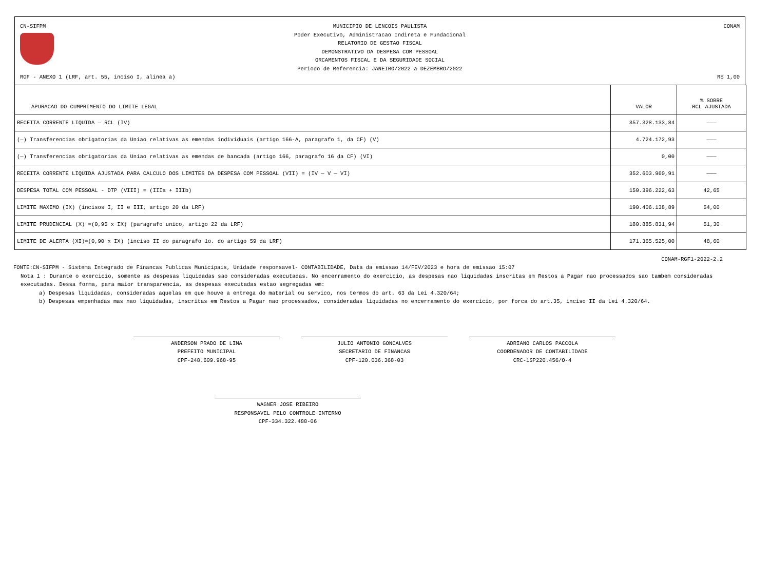CN-SIFPM
MUNICIPIO DE LENCOIS PAULISTA
Poder Executivo, Administracao Indireta e Fundacional
RELATORIO DE GESTAO FISCAL
DEMONSTRATIVO DA DESPESA COM PESSOAL
ORCAMENTOS FISCAL E DA SEGURIDADE SOCIAL
Periodo de Referencia: JANEIRO/2022 a DEZEMBRO/2022
CONAM
RGF - ANEXO 1 (LRF, art. 55, inciso I, alinea a)
R$ 1,00
| APURACAO DO CUMPRIMENTO DO LIMITE LEGAL | VALOR | % SOBRE RCL AJUSTADA |
| --- | --- | --- |
| RECEITA CORRENTE LIQUIDA — RCL (IV) | 357.328.133,84 | ——— |
| (—) Transferencias obrigatorias da Uniao relativas as emendas individuais (artigo 166-A, paragrafo 1, da CF) (V) | 4.724.172,93 | ——— |
| (—) Transferencias obrigatorias da Uniao relativas as emendas de bancada (artigo 166, paragrafo 16 da CF) (VI) | 0,00 | ——— |
| RECEITA CORRENTE LIQUIDA AJUSTADA PARA CALCULO DOS LIMITES DA DESPESA COM PESSOAL (VII) = (IV — V — VI) | 352.603.960,91 | ——— |
| DESPESA TOTAL COM PESSOAL - DTP (VIII) = (IIIa + IIIb) | 150.396.222,63 | 42,65 |
| LIMITE MAXIMO (IX) (incisos I, II e III, artigo 20 da LRF) | 190.406.138,89 | 54,00 |
| LIMITE PRUDENCIAL (X) =(0,95 x IX) (paragrafo unico, artigo 22 da LRF) | 180.885.831,94 | 51,30 |
| LIMITE DE ALERTA (XI)=(0,90 x IX) (inciso II do paragrafo 1o. do artigo 59 da LRF) | 171.365.525,00 | 48,60 |
CONAM-RGF1-2022-2.2
FONTE:CN-SIFPM - Sistema Integrado de Financas Publicas Municipais, Unidade responsavel- CONTABILIDADE, Data da emissao 14/FEV/2023 e hora de emissao 15:07
Nota 1 : Durante o exercicio, somente as despesas liquidadas sao consideradas executadas. No encerramento do exercicio, as despesas nao liquidadas inscritas em Restos a Pagar nao processados sao tambem consideradas executadas. Dessa forma, para maior transparencia, as despesas executadas estao segregadas em:
a) Despesas liquidadas, consideradas aquelas em que houve a entrega do material ou servico, nos termos do art. 63 da Lei 4.320/64;
b) Despesas empenhadas mas nao liquidadas, inscritas em Restos a Pagar nao processados, consideradas liquidadas no encerramento do exercicio, por forca do art.35, inciso II da Lei 4.320/64.
ANDERSON PRADO DE LIMA
PREFEITO MUNICIPAL
CPF-248.609.968-95
JULIO ANTONIO GONCALVES
SECRETARIO DE FINANCAS
CPF-120.036.368-03
ADRIANO CARLOS PACCOLA
COORDENADOR DE CONTABILIDADE
CRC-1SP220.456/O-4
WAGNER JOSE RIBEIRO
RESPONSAVEL PELO CONTROLE INTERNO
CPF-334.322.488-06